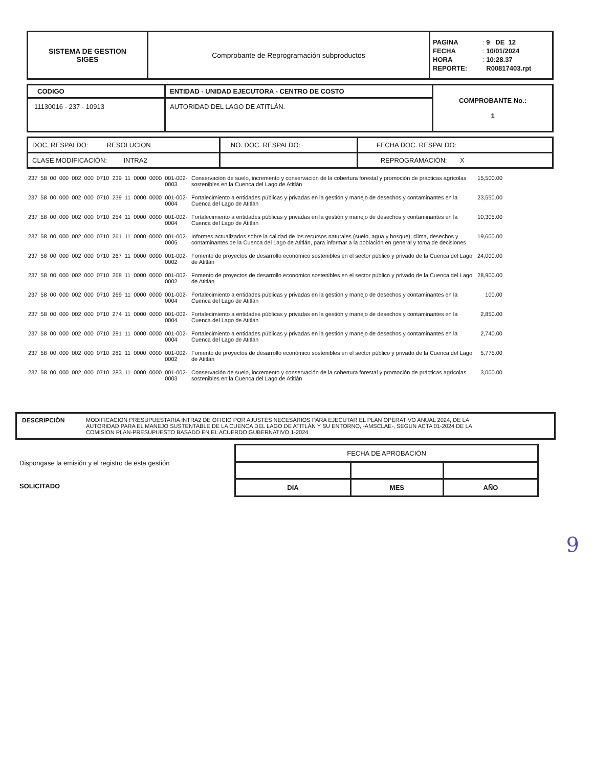| SISTEMA DE GESTION SIGES | Comprobante de Reprogramación subproductos | / PAGINA / : / 9 DE 12 / / FECHA / : / 10/01/2024 / / HORA / : / 10:28.37 / / REPORTE: / / R00817403.rpt / |
| CODIGO | ENTIDAD - UNIDAD EJECUTORA - CENTRO DE COSTO | COMPROBANTE No.: 1 |
| 11130016 - 237 - 10913 | AUTORIDAD DEL LAGO DE ATITLÁN. | |
| DOC. RESPALDO: RESOLUCION | NO. DOC. RESPALDO: | FECHA DOC. RESPALDO: |
| CLASE MODIFICACIÓN: INTRA2 | | REPROGRAMACIÓN: X |
| 237 | 58 | 00 | 000 | 002 | 000 | 0710 | 239 | 11 | 0000 | 0000 | 001-002-0003 | Conservación de suelo, incremento y conservación de la cobertura forestal y promoción de prácticas agrícolas sostenibles en la Cuenca del Lago de Atitlán | 15,500.00 |
| 237 | 58 | 00 | 000 | 002 | 000 | 0710 | 239 | 11 | 0000 | 0000 | 001-002-0004 | Fortalecimiento a entidades públicas y privadas en la gestión y manejo de desechos y contaminantes en la Cuenca del Lago de Atitlán | 23,550.00 |
| 237 | 58 | 00 | 000 | 002 | 000 | 0710 | 254 | 11 | 0000 | 0000 | 001-002-0004 | Fortalecimiento a entidades públicas y privadas en la gestión y manejo de desechos y contaminantes en la Cuenca del Lago de Atitlán | 10,305.00 |
| 237 | 58 | 00 | 000 | 002 | 000 | 0710 | 261 | 11 | 0000 | 0000 | 001-002-0005 | Informes actualizados sobre la calidad de los recursos naturales (suelo, agua y bosque), clima, desechos y contaminantes de la Cuenca del Lago de Atitlán, para informar a la población en general y toma de decisiones | 19,600.00 |
| 237 | 58 | 00 | 000 | 002 | 000 | 0710 | 267 | 11 | 0000 | 0000 | 001-002-0002 | Fomento de proyectos de desarrollo económico sostenibles en el sector público y privado de la Cuenca del Lago de Atitlán | 24,000.00 |
| 237 | 58 | 00 | 000 | 002 | 000 | 0710 | 268 | 11 | 0000 | 0000 | 001-002-0002 | Fomento de proyectos de desarrollo económico sostenibles en el sector público y privado de la Cuenca del Lago de Atitlán | 28,900.00 |
| 237 | 58 | 00 | 000 | 002 | 000 | 0710 | 269 | 11 | 0000 | 0000 | 001-002-0004 | Fortalecimiento a entidades públicas y privadas en la gestión y manejo de desechos y contaminantes en la Cuenca del Lago de Atitlán | 100.00 |
| 237 | 58 | 00 | 000 | 002 | 000 | 0710 | 274 | 11 | 0000 | 0000 | 001-002-0004 | Fortalecimiento a entidades públicas y privadas en la gestión y manejo de desechos y contaminantes en la Cuenca del Lago de Atitlán | 2,850.00 |
| 237 | 58 | 00 | 000 | 002 | 000 | 0710 | 281 | 11 | 0000 | 0000 | 001-002-0004 | Fortalecimiento a entidades públicas y privadas en la gestión y manejo de desechos y contaminantes en la Cuenca del Lago de Atitlán | 2,740.00 |
| 237 | 58 | 00 | 000 | 002 | 000 | 0710 | 282 | 11 | 0000 | 0000 | 001-002-0002 | Fomento de proyectos de desarrollo económico sostenibles en el sector público y privado de la Cuenca del Lago de Atitlán | 5,775.00 |
| 237 | 58 | 00 | 000 | 002 | 000 | 0710 | 283 | 11 | 0000 | 0000 | 001-002-0003 | Conservación de suelo, incremento y conservación de la cobertura forestal y promoción de prácticas agrícolas sostenibles en la Cuenca del Lago de Atitlán | 3,000.00 |
DESCRIPCIÓN MODIFICACION PRESUPUESTARIA INTRA2 DE OFICIO POR AJUSTES NECESARIOS PARA EJECUTAR EL PLAN OPERATIVO ANUAL 2024, DE LA AUTORIDAD PARA EL MANEJO SUSTENTABLE DE LA CUENCA DEL LAGO DE ATITLÁN Y SU ENTORNO, -AMSCLAE-, SEGUN ACTA 01-2024 DE LA COMISION PLAN-PRESUPUESTO BASADO EN EL ACUERDO GUBERNATIVO 1-2024
Dispongase la emisión y el registro de esta gestión
SOLICITADO
| FECHA DE APROBACIÓN | | |
| DIA | MES | AÑO |
9